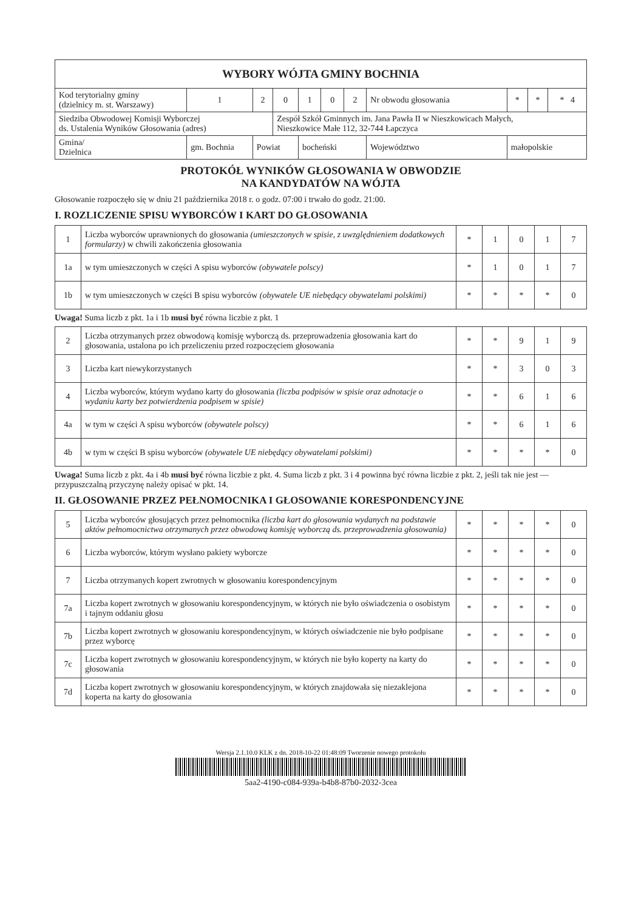| WYBORY WÓJTA GMINY BOCHNIA | | | | | | | | | | | |
| Kod terytorialny gminy (dzielnicy m. st. Warszawy) | | 1 | 2 | 0 | 1 | 0 | 2 | Nr obwodu głosowania | * | * | * 4 |
| Siedziba Obwodowej Komisji Wyborczej ds. Ustalenia Wyników Głosowania (adres) | | | | Zespół Szkół Gminnych im. Jana Pawła II w Nieszkowicach Małych, Nieszkowice Małe 112, 32-744 Łapczyca | | | | | | | |
| Gmina/ Dzielnica | gm. Bochnia | | Powiat | | bocheński | | | Województwo | małopolskie | | |
PROTOKÓŁ WYNIKÓW GŁOSOWANIA W OBWODZIE
NA KANDYDATÓW NA WÓJTA
Głosowanie rozpoczęło się w dniu 21 października 2018 r. o godz. 07:00 i trwało do godz. 21:00.
I. ROZLICZENIE SPISU WYBORCÓW I KART DO GŁOSOWANIA
| 1 | Liczba wyborców uprawnionych do głosowania (umieszczonych w spisie, z uwzględnieniem dodatkowych formularzy) w chwili zakończenia głosowania | * | 1 | 0 | 1 | 7 |
| 1a | w tym umieszczonych w części A spisu wyborców (obywatele polscy) | * | 1 | 0 | 1 | 7 |
| 1b | w tym umieszczonych w części B spisu wyborców (obywatele UE niebędący obywatelami polskimi) | * | * | * | * | 0 |
Uwaga! Suma liczb z pkt. 1a i 1b musi być równa liczbie z pkt. 1
| 2 | Liczba otrzymanych przez obwodową komisję wyborczą ds. przeprowadzenia głosowania kart do głosowania, ustalona po ich przeliczeniu przed rozpoczęciem głosowania | * | * | 9 | 1 | 9 |
| 3 | Liczba kart niewykorzystanych | * | * | 3 | 0 | 3 |
| 4 | Liczba wyborców, którym wydano karty do głosowania (liczba podpisów w spisie oraz adnotacje o wydaniu karty bez potwierdzenia podpisem w spisie) | * | * | 6 | 1 | 6 |
| 4a | w tym w części A spisu wyborców (obywatele polscy) | * | * | 6 | 1 | 6 |
| 4b | w tym w części B spisu wyborców (obywatele UE niebędący obywatelami polskimi) | * | * | * | * | 0 |
Uwaga! Suma liczb z pkt. 4a i 4b musi być równa liczbie z pkt. 4. Suma liczb z pkt. 3 i 4 powinna być równa liczbie z pkt. 2, jeśli tak nie jest — przypuszczalną przyczynę należy opisać w pkt. 14.
II. GŁOSOWANIE PRZEZ PEŁNOMOCNIKA I GŁOSOWANIE KORESPONDENCYJNE
| 5 | Liczba wyborców głosujących przez pełnomocnika (liczba kart do głosowania wydanych na podstawie aktów pełnomocnictwa otrzymanych przez obwodową komisję wyborczą ds. przeprowadzenia głosowania) | * | * | * | * | 0 |
| 6 | Liczba wyborców, którym wysłano pakiety wyborcze | * | * | * | * | 0 |
| 7 | Liczba otrzymanych kopert zwrotnych w głosowaniu korespondencyjnym | * | * | * | * | 0 |
| 7a | Liczba kopert zwrotnych w głosowaniu korespondencyjnym, w których nie było oświadczenia o osobistym i tajnym oddaniu głosu | * | * | * | * | 0 |
| 7b | Liczba kopert zwrotnych w głosowaniu korespondencyjnym, w których oświadczenie nie było podpisane przez wyborcę | * | * | * | * | 0 |
| 7c | Liczba kopert zwrotnych w głosowaniu korespondencyjnym, w których nie było koperty na karty do głosowania | * | * | * | * | 0 |
| 7d | Liczba kopert zwrotnych w głosowaniu korespondencyjnym, w których znajdowała się niezaklejona koperta na karty do głosowania | * | * | * | * | 0 |
Wersja 2.1.10.0 KLK z dn. 2018-10-22 01:48:09 Tworzenie nowego protokołu
5aa2-4190-c084-939a-b4b8-87b0-2032-3cea